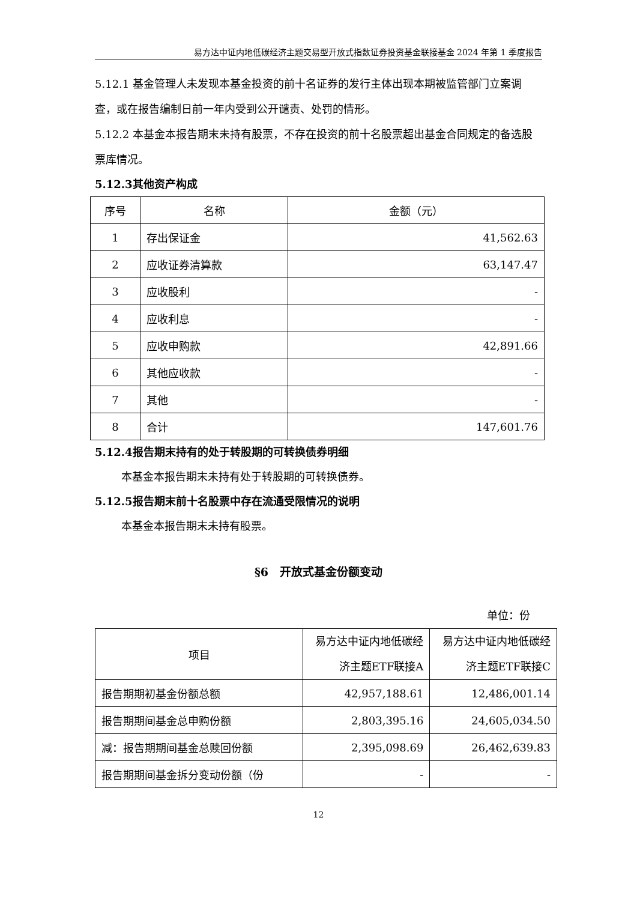易方达中证内地低碳经济主题交易型开放式指数证券投资基金联接基金 2024 年第 1 季度报告
5.12.1 基金管理人未发现本基金投资的前十名证券的发行主体出现本期被监管部门立案调查，或在报告编制日前一年内受到公开谴责、处罚的情形。
5.12.2 本基金本报告期末未持有股票，不存在投资的前十名股票超出基金合同规定的备选股票库情况。
5.12.3其他资产构成
| 序号 | 名称 | 金额（元） |
| --- | --- | --- |
| 1 | 存出保证金 | 41,562.63 |
| 2 | 应收证券清算款 | 63,147.47 |
| 3 | 应收股利 | - |
| 4 | 应收利息 | - |
| 5 | 应收申购款 | 42,891.66 |
| 6 | 其他应收款 | - |
| 7 | 其他 | - |
| 8 | 合计 | 147,601.76 |
5.12.4报告期末持有的处于转股期的可转换债券明细
本基金本报告期末未持有处于转股期的可转换债券。
5.12.5报告期末前十名股票中存在流通受限情况的说明
本基金本报告期末未持有股票。
§6　开放式基金份额变动
单位：份
| 项目 | 易方达中证内地低碳经济主题ETF联接A | 易方达中证内地低碳经济主题ETF联接C |
| --- | --- | --- |
| 报告期期初基金份额总额 | 42,957,188.61 | 12,486,001.14 |
| 报告期期间基金总申购份额 | 2,803,395.16 | 24,605,034.50 |
| 减：报告期期间基金总赎回份额 | 2,395,098.69 | 26,462,639.83 |
| 报告期期间基金拆分变动份额（份 | - | - |
12